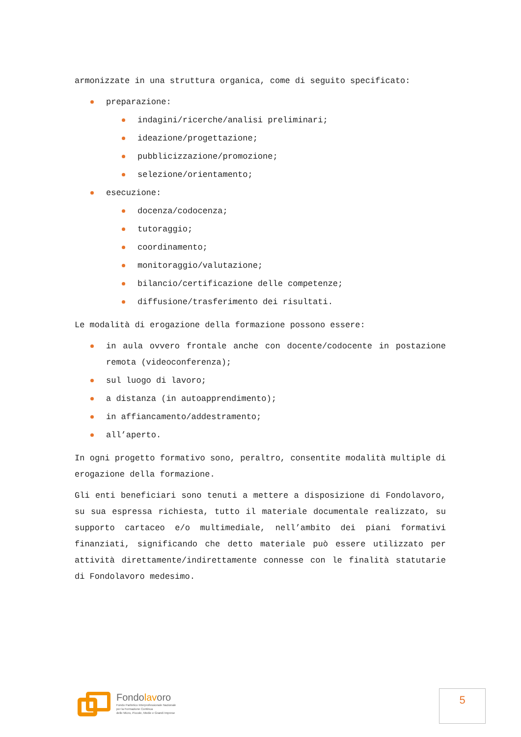armonizzate in una struttura organica, come di seguito specificato:
preparazione:
indagini/ricerche/analisi preliminari;
ideazione/progettazione;
pubblicizzazione/promozione;
selezione/orientamento;
esecuzione:
docenza/codocenza;
tutoraggio;
coordinamento;
monitoraggio/valutazione;
bilancio/certificazione delle competenze;
diffusione/trasferimento dei risultati.
Le modalità di erogazione della formazione possono essere:
in aula ovvero frontale anche con docente/codocente in postazione remota (videoconferenza);
sul luogo di lavoro;
a distanza (in autoapprendimento);
in affiancamento/addestramento;
all’aperto.
In ogni progetto formativo sono, peraltro, consentite modalità multiple di erogazione della formazione.
Gli enti beneficiari sono tenuti a mettere a disposizione di Fondolavoro, su sua espressa richiesta, tutto il materiale documentale realizzato, su supporto cartaceo e/o multimediale, nell’ambito dei piani formativi finanziati, significando che detto materiale può essere utilizzato per attività direttamente/indirettamente connesse con le finalità statutarie di Fondolavoro medesimo.
Fondolavoro
Fondo Paritetico Interprofessionale Nazionale
per la Formazione Continua
delle Micro, Piccole, Medie e Grandi Imprese
5